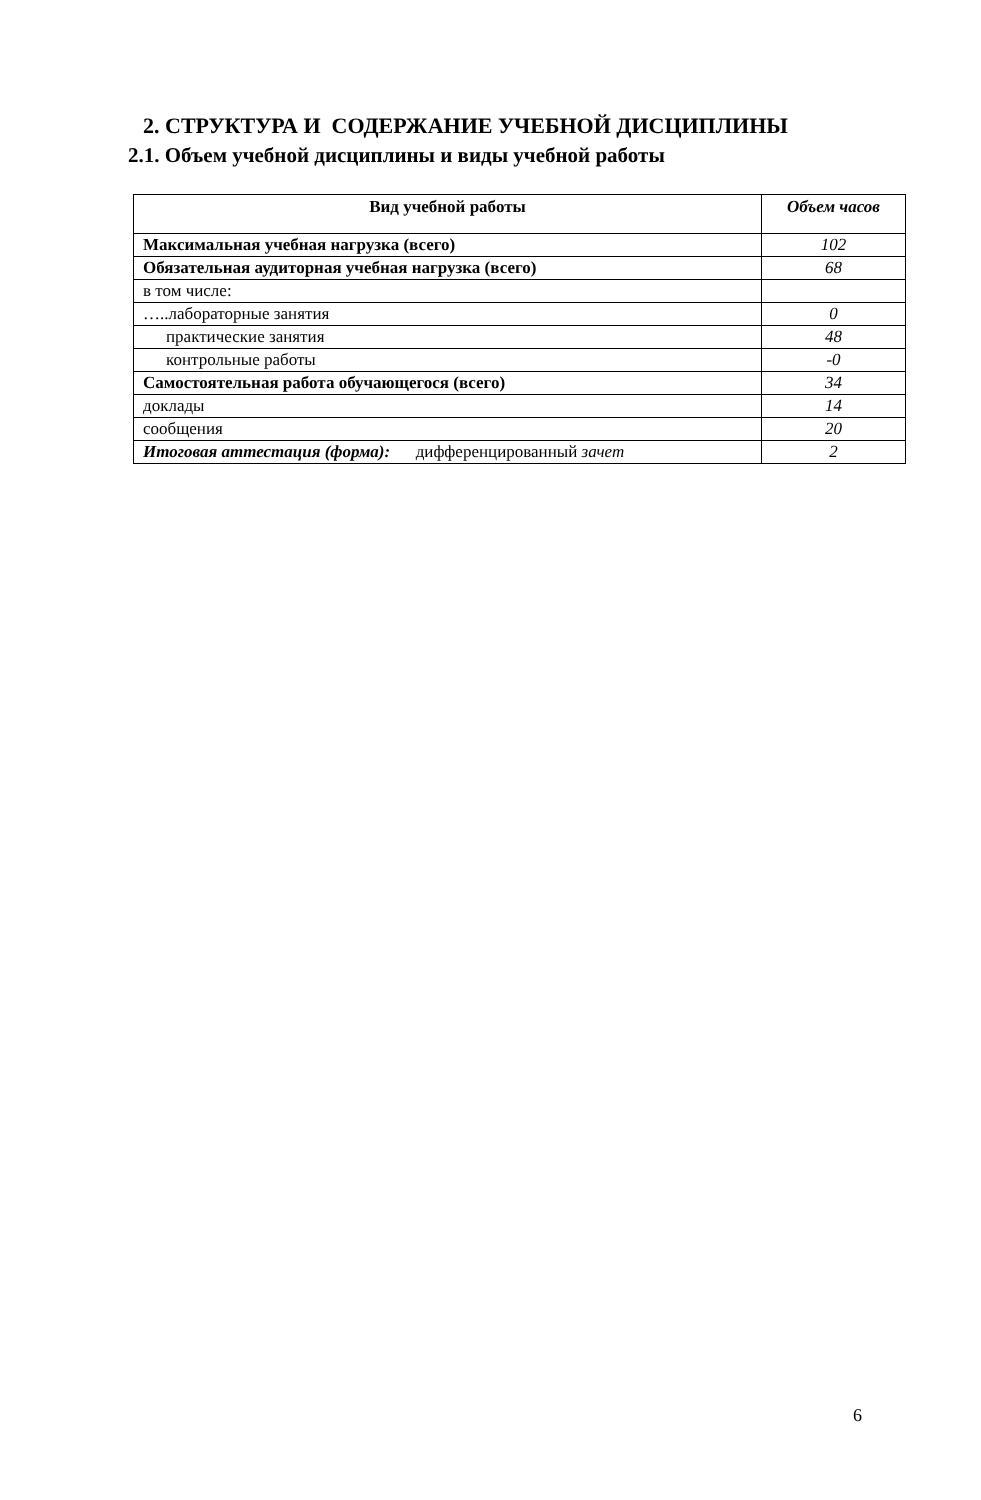2. СТРУКТУРА И СОДЕРЖАНИЕ УЧЕБНОЙ ДИСЦИПЛИНЫ
2.1. Объем учебной дисциплины и виды учебной работы
| Вид учебной работы | Объем часов |
| --- | --- |
| Максимальная учебная нагрузка (всего) | 102 |
| Обязательная аудиторная учебная нагрузка (всего) | 68 |
| в том числе: | |
| …..лабораторные занятия | 0 |
| практические занятия | 48 |
| контрольные работы | -0 |
| Самостоятельная работа обучающегося (всего) | 34 |
| доклады | 14 |
| сообщения | 20 |
| Итоговая аттестация (форма): дифференцированный зачет | 2 |
6